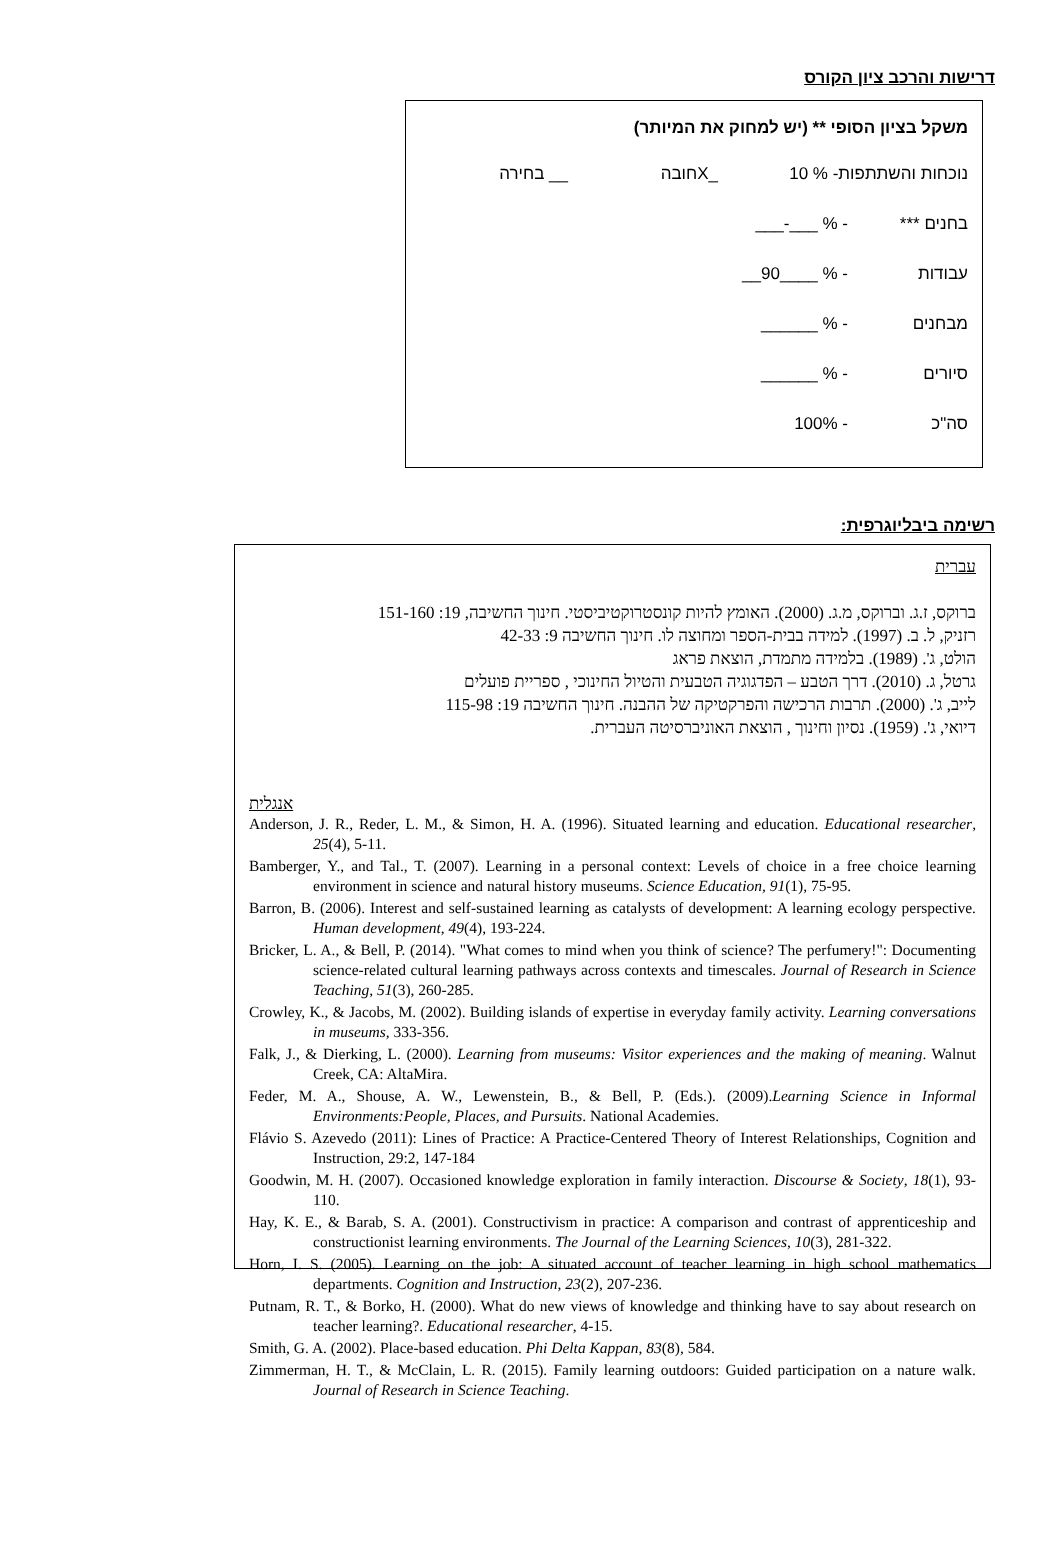דרישות והרכב ציון הקורס
משקל בציון הסופי ** (יש למחוק את המיותר)
נוכחות והשתתפות- % 10 _Xחובה __ בחירה
בחנים *** - % ___-___
עבודות - % ____90__
מבחנים - % ______
סיורים - % ______
סה"כ - 100%
רשימה ביבליוגרפית:
עברית
ברוקס, ז.ג. וברוקס, מ.ג. (2000). האומץ להיות קונסטרוקטיביסטי. חינוך החשיבה, 19: 151-160
רזניק, ל. ב. (1997). למידה בבית-הספר ומחוצה לו. חינוך החשיבה 9: 42-33
הולט, ג'. (1989). בלמידה מתמדת, הוצאת פראג
גרטל, ג. (2010). דרך הטבע – הפדגוגיה הטבעית והטיול החינוכי , ספריית פועלים
לייב, ג'. (2000). תרבות הרכישה והפרקטיקה של ההבנה. חינוך החשיבה 19: 115-98
דיואי, ג'. (1959). נסיון וחינוך , הוצאת האוניברסיטה העברית.
אנגלית
Anderson, J. R., Reder, L. M., & Simon, H. A. (1996). Situated learning and education. Educational researcher, 25(4), 5-11.
Bamberger, Y., and Tal., T. (2007). Learning in a personal context: Levels of choice in a free choice learning environment in science and natural history museums. Science Education, 91(1), 75-95.
Barron, B. (2006). Interest and self-sustained learning as catalysts of development: A learning ecology perspective. Human development, 49(4), 193-224.
Bricker, L. A., & Bell, P. (2014). "What comes to mind when you think of science? The perfumery!": Documenting science-related cultural learning pathways across contexts and timescales. Journal of Research in Science Teaching, 51(3), 260-285.
Crowley, K., & Jacobs, M. (2002). Building islands of expertise in everyday family activity. Learning conversations in museums, 333-356.
Falk, J., & Dierking, L. (2000). Learning from museums: Visitor experiences and the making of meaning. Walnut Creek, CA: AltaMira.
Feder, M. A., Shouse, A. W., Lewenstein, B., & Bell, P. (Eds.). (2009).Learning Science in Informal Environments:People, Places, and Pursuits. National Academies.
Flávio S. Azevedo (2011): Lines of Practice: A Practice-Centered Theory of Interest Relationships, Cognition and Instruction, 29:2, 147-184
Goodwin, M. H. (2007). Occasioned knowledge exploration in family interaction. Discourse & Society, 18(1), 93-110.
Hay, K. E., & Barab, S. A. (2001). Constructivism in practice: A comparison and contrast of apprenticeship and constructionist learning environments. The Journal of the Learning Sciences, 10(3), 281-322.
Horn, I. S. (2005). Learning on the job: A situated account of teacher learning in high school mathematics departments. Cognition and Instruction, 23(2), 207-236.
Putnam, R. T., & Borko, H. (2000). What do new views of knowledge and thinking have to say about research on teacher learning?. Educational researcher, 4-15.
Smith, G. A. (2002). Place-based education. Phi Delta Kappan, 83(8), 584.
Zimmerman, H. T., & McClain, L. R. (2015). Family learning outdoors: Guided participation on a nature walk. Journal of Research in Science Teaching.